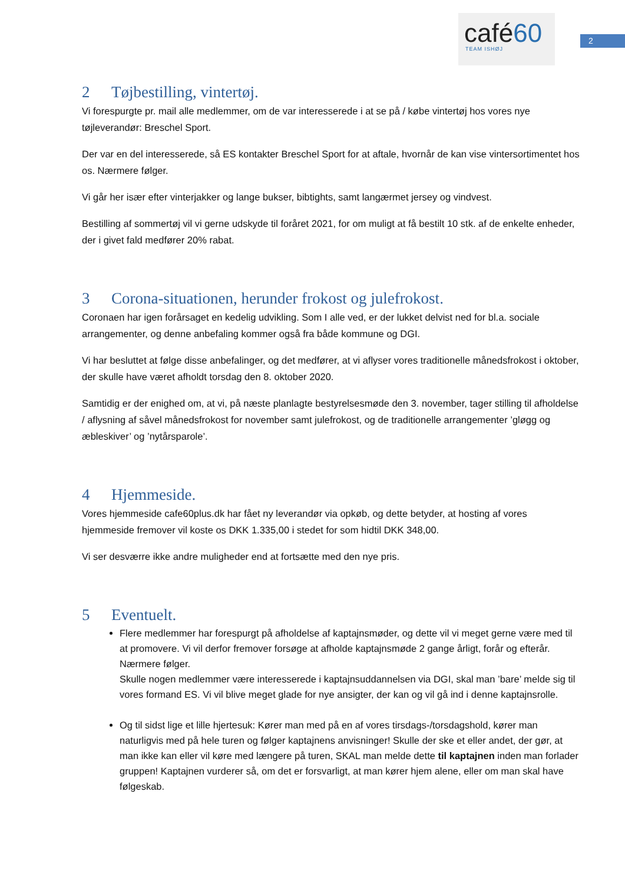café60
TEAM ISHØJ
2
2 Tøjbestilling, vintertøj.
Vi forespurgte pr. mail alle medlemmer, om de var interesserede i at se på / købe vintertøj hos vores nye tøjleverandør: Breschel Sport.
Der var en del interesserede, så ES kontakter Breschel Sport for at aftale, hvornår de kan vise vintersortimentet hos os. Nærmere følger.
Vi går her især efter vinterjakker og lange bukser, bibtights, samt langærmet jersey og vindvest.
Bestilling af sommertøj vil vi gerne udskyde til foråret 2021, for om muligt at få bestilt 10 stk. af de enkelte enheder, der i givet fald medfører 20% rabat.
3 Corona-situationen, herunder frokost og julefrokost.
Coronaen har igen forårsaget en kedelig udvikling. Som I alle ved, er der lukket delvist ned for bl.a. sociale arrangementer, og denne anbefaling kommer også fra både kommune og DGI.
Vi har besluttet at følge disse anbefalinger, og det medfører, at vi aflyser vores traditionelle månedsfrokost i oktober, der skulle have været afholdt torsdag den 8. oktober 2020.
Samtidig er der enighed om, at vi, på næste planlagte bestyrelsesmøde den 3. november, tager stilling til afholdelse / aflysning af såvel månedsfrokost for november samt julefrokost, og de traditionelle arrangementer ’gløgg og æbleskiver’ og ’nytårsparole’.
4 Hjemmeside.
Vores hjemmeside cafe60plus.dk har fået ny leverandør via opkøb, og dette betyder, at hosting af vores hjemmeside fremover vil koste os DKK 1.335,00 i stedet for som hidtil DKK 348,00.
Vi ser desværre ikke andre muligheder end at fortsætte med den nye pris.
5 Eventuelt.
Flere medlemmer har forespurgt på afholdelse af kaptajnsmøder, og dette vil vi meget gerne være med til at promovere. Vi vil derfor fremover forsøge at afholde kaptajnsmøde 2 gange årligt, forår og efterår. Nærmere følger.
Skulle nogen medlemmer være interesserede i kaptajnsuddannelsen via DGI, skal man ’bare’ melde sig til vores formand ES. Vi vil blive meget glade for nye ansigter, der kan og vil gå ind i denne kaptajnsrolle.
Og til sidst lige et lille hjertesuk: Kører man med på en af vores tirsdags-/torsdagshold, kører man naturligvis med på hele turen og følger kaptajnens anvisninger! Skulle der ske et eller andet, der gør, at man ikke kan eller vil køre med længere på turen, SKAL man melde dette til kaptajnen inden man forlader gruppen! Kaptajnen vurderer så, om det er forsvarligt, at man kører hjem alene, eller om man skal have følgeskab.